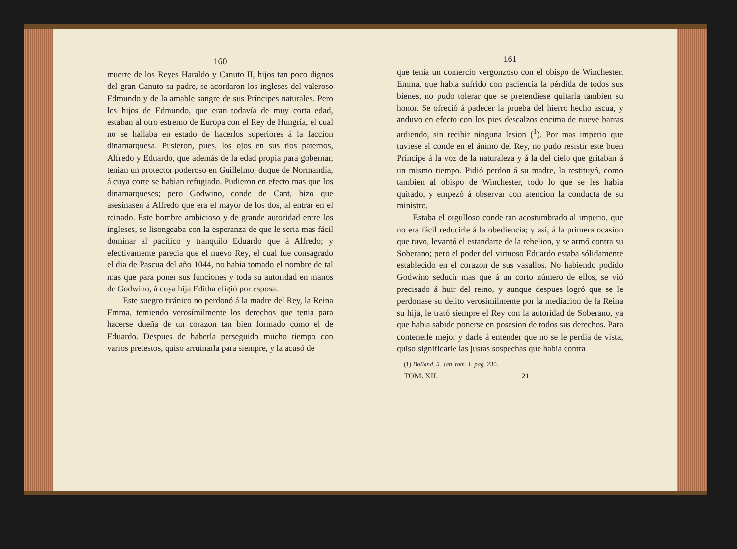160
muerte de los Reyes Haraldo y Canuto II, hijos tan poco dignos del gran Canuto su padre, se acordaron los ingleses del valeroso Edmundo y de la amable sangre de sus Príncipes naturales. Pero los hijos de Edmundo, que eran todavía de muy corta edad, estaban al otro estremo de Europa con el Rey de Hungría, el cual no se hallaba en estado de hacerlos superiores á la faccion dinamarquesa. Pusieron, pues, los ojos en sus tios paternos, Alfredo y Eduardo, que además de la edad propia para gobernar, tenian un protector poderoso en Guillelmo, duque de Normandía, á cuya corte se habian refugiado. Pudieron en efecto mas que los dinamarqueses; pero Godwino, conde de Cant, hizo que asesinasen á Alfredo que era el mayor de los dos, al entrar en el reinado. Este hombre ambicioso y de grande autoridad entre los ingleses, se lisongeaba con la esperanza de que le seria mas fácil dominar al pacífico y tranquilo Eduardo que á Alfredo; y efectivamente parecia que el nuevo Rey, el cual fue consagrado el dia de Pascua del año 1044, no habia tomado el nombre de tal mas que para poner sus funciones y toda su autoridad en manos de Godwino, á cuya hija Editha eligió por esposa.
Este suegro tiránico no perdonó á la madre del Rey, la Reina Emma, temiendo verosímilmente los derechos que tenia para hacerse dueña de un corazon tan bien formado como el de Eduardo. Despues de haberla perseguido mucho tiempo con varios pretestos, quiso arruinarla para siempre, y la acusó de
161
que tenia un comercio vergonzoso con el obispo de Winchester. Emma, que habia sufrido con paciencia la pérdida de todos sus bienes, no pudo tolerar que se pretendiese quitarla tambien su honor. Se ofreció á padecer la prueba del hierro hecho ascua, y anduvo en efecto con los pies descalzos encima de nueve barras ardiendo, sin recibir ninguna lesion (<sup>1</sup>). Por mas imperio que tuviese el conde en el ánimo del Rey, no pudo resistir este buen Príncipe á la voz de la naturaleza y á la del cielo que gritaban á un mismo tiempo. Pidió perdon á su madre, la restituyó, como tambien al obispo de Winchester, todo lo que se les habia quitado, y empezó á observar con atencion la conducta de su ministro.
Estaba el orgulloso conde tan acostumbrado al imperio, que no era fácil reducirle á la obediencia; y así, á la primera ocasion que tuvo, levantó el estandarte de la rebelion, y se armó contra su Soberano; pero el poder del virtuoso Eduardo estaba sólidamente establecido en el corazon de sus vasallos. No habiendo podido Godwino seducir mas que á un corto número de ellos, se vió precisado á huir del reino, y aunque despues logró que se le perdonase su delito verosimilmente por la mediacion de la Reina su hija, le trató siempre el Rey con la autoridad de Soberano, ya que habia sabido ponerse en posesion de todos sus derechos. Para contenerle mejor y darle á entender que no se le perdia de vista, quiso significarle las justas sospechas que habia contra
(1) Bolland. 5. Jan. tom. 1. pag. 230.
TOM. XII. 21